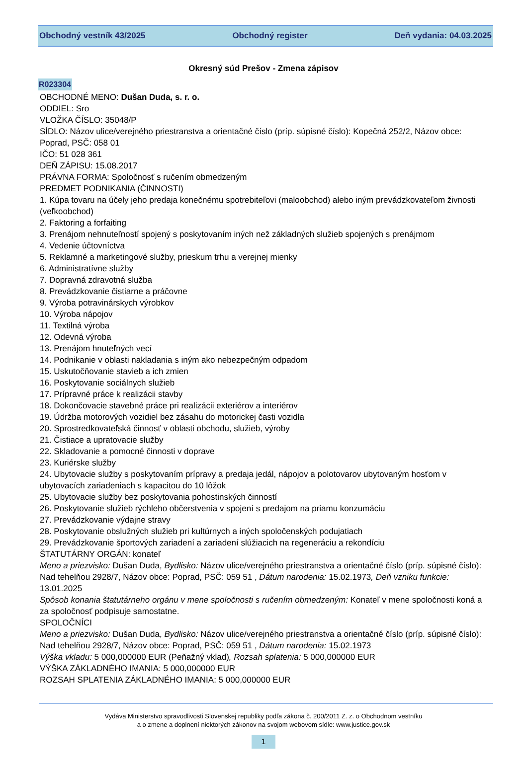Obchodný vestník 43/2025 Obchodný register Deň vydania: 04.03.2025
Okresný súd Prešov - Zmena zápisov
R023304
OBCHODNÉ MENO: Dušan Duda, s. r. o.
ODDIEL: Sro
VLOŽKA ČÍSLO: 35048/P
SÍDLO: Názov ulice/verejného priestranstva a orientačné číslo (príp. súpisné číslo): Kopečná 252/2, Názov obce: Poprad, PSČ: 058 01
IČO: 51 028 361
DEŇ ZÁPISU: 15.08.2017
PRÁVNA FORMA: Spoločnosť s ručením obmedzeným
PREDMET PODNIKANIA (ČINNOSTI)
1. Kúpa tovaru na účely jeho predaja konečnému spotrebiteľovi (maloobchod) alebo iným prevádzkovateľom živnosti (veľkoobchod)
2. Faktoring a forfaiting
3. Prenájom nehnuteľností spojený s poskytovaním iných než základných služieb spojených s prenájmom
4. Vedenie účtovníctva
5. Reklamné a marketingové služby, prieskum trhu a verejnej mienky
6. Administratívne služby
7. Dopravná zdravotná služba
8. Prevádzkovanie čistiarne a práčovne
9. Výroba potravinárskych výrobkov
10. Výroba nápojov
11. Textilná výroba
12. Odevná výroba
13. Prenájom hnuteľných vecí
14. Podnikanie v oblasti nakladania s iným ako nebezpečným odpadom
15. Uskutočňovanie stavieb a ich zmien
16. Poskytovanie sociálnych služieb
17. Prípravné práce k realizácii stavby
18. Dokončovacie stavebné práce pri realizácii exteriérov a interiérov
19. Údržba motorových vozidiel bez zásahu do motorickej časti vozidla
20. Sprostredkovateľská činnosť v oblasti obchodu, služieb, výroby
21. Čistiace a upratovacie služby
22. Skladovanie a pomocné činnosti v doprave
23. Kuriérske služby
24. Ubytovacie služby s poskytovaním prípravy a predaja jedál, nápojov a polotovarov ubytovaným hosťom v ubytovacích zariadeniach s kapacitou do 10 lôžok
25. Ubytovacie služby bez poskytovania pohostinských činností
26. Poskytovanie služieb rýchleho občerstvenia v spojení s predajom na priamu konzumáciu
27. Prevádzkovanie výdajne stravy
28. Poskytovanie obslužných služieb pri kultúrnych a iných spoločenských podujatiach
29. Prevádzkovanie športových zariadení a zariadení slúžiacich na regeneráciu a rekondíciu
ŠTATUTÁRNY ORGÁN: konateľ
Meno a priezvisko: Dušan Duda, Bydlisko: Názov ulice/verejného priestranstva a orientačné číslo (príp. súpisné číslo): Nad tehelňou 2928/7, Názov obce: Poprad, PSČ: 059 51 , Dátum narodenia: 15.02.1973, Deň vzniku funkcie: 13.01.2025
Spôsob konania štatutárneho orgánu v mene spoločnosti s ručením obmedzeným: Konateľ v mene spoločnosti koná a za spoločnosť podpisuje samostatne.
SPOLOČNÍCI
Meno a priezvisko: Dušan Duda, Bydlisko: Názov ulice/verejného priestranstva a orientačné číslo (príp. súpisné číslo): Nad tehelňou 2928/7, Názov obce: Poprad, PSČ: 059 51 , Dátum narodenia: 15.02.1973
Výška vkladu: 5 000,000000 EUR (Peňažný vklad), Rozsah splatenia: 5 000,000000 EUR
VÝŠKA ZÁKLADNÉHO IMANIA: 5 000,000000 EUR
ROZSAH SPLATENIA ZÁKLADNÉHO IMANIA: 5 000,000000 EUR
Vydáva Ministerstvo spravodlivosti Slovenskej republiky podľa zákona č. 200/2011 Z. z. o Obchodnom vestníku
a o zmene a doplnení niektorých zákonov na svojom webovom sídle: www.justice.gov.sk
1